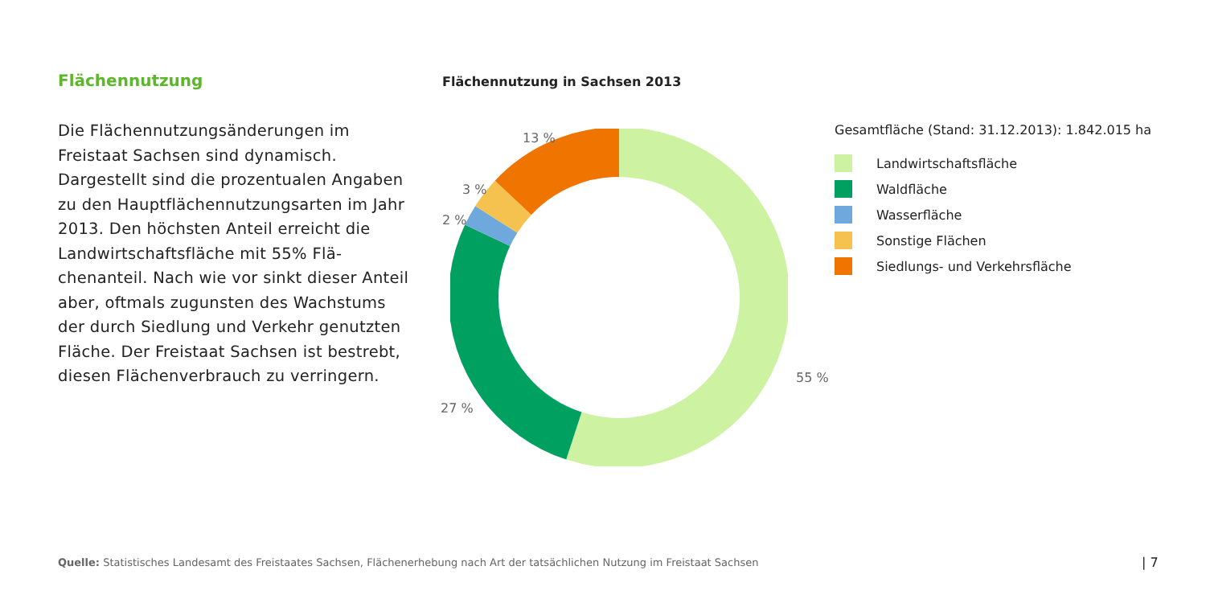Flächennutzung
Die Flächennutzungsänderungen im Freistaat Sachsen sind dynamisch. Dargestellt sind die prozentualen Angaben zu den Hauptflächen­nutzungsarten im Jahr 2013. Den höchsten Anteil erreicht die Landwirtschaftsfläche mit 55% Flä­chenanteil. Nach wie vor sinkt dieser Anteil aber, oftmals zugunsten des Wachstums der durch Siedlung und Verkehr genutzten Fläche. Der Frei­staat Sachsen ist bestrebt, diesen Flächenver­brauch zu verringern.
Flächennutzung in Sachsen 2013
13 %
3 %
2 %
27 %
55 %
Gesamtfläche (Stand: 31.12.2013): 1.842.015 ha
Landwirtschaftsfläche
Waldfläche
Wasserfläche
Sonstige Flächen
Siedlungs- und Verkehrsfläche
Quelle: Statistisches Landesamt des Freistaates Sachsen, Flächenerhebung nach Art der tatsächlichen Nutzung im Freistaat Sachsen
| 7